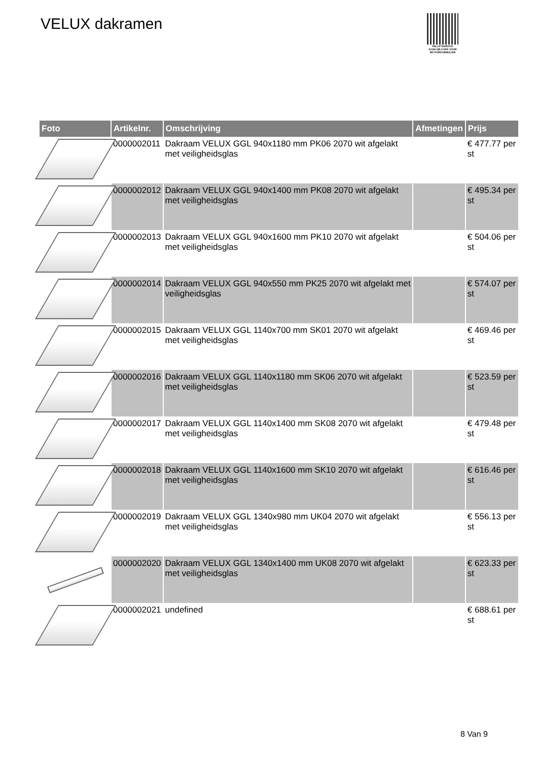VELUX dakramen
PALLETSERVICE
SCAN QR-CODE VOOR RETOURFORMULIER
| Foto | Artikelnr. | Omschrijving | Afmetingen | Prijs |
| --- | --- | --- | --- | --- |
| | 0000002011 | Dakraam VELUX GGL 940x1180 mm PK06 2070 wit afgelakt met veiligheidsglas | | € 477.77 per st |
| | 0000002012 | Dakraam VELUX GGL 940x1400 mm PK08 2070 wit afgelakt met veiligheidsglas | | € 495.34 per st |
| | 0000002013 | Dakraam VELUX GGL 940x1600 mm PK10 2070 wit afgelakt met veiligheidsglas | | € 504.06 per st |
| | 0000002014 | Dakraam VELUX GGL 940x550 mm PK25 2070 wit afgelakt met veiligheidsglas | | € 574.07 per st |
| | 0000002015 | Dakraam VELUX GGL 1140x700 mm SK01 2070 wit afgelakt met veiligheidsglas | | € 469.46 per st |
| | 0000002016 | Dakraam VELUX GGL 1140x1180 mm SK06 2070 wit afgelakt met veiligheidsglas | | € 523.59 per st |
| | 0000002017 | Dakraam VELUX GGL 1140x1400 mm SK08 2070 wit afgelakt met veiligheidsglas | | € 479.48 per st |
| | 0000002018 | Dakraam VELUX GGL 1140x1600 mm SK10 2070 wit afgelakt met veiligheidsglas | | € 616.46 per st |
| | 0000002019 | Dakraam VELUX GGL 1340x980 mm UK04 2070 wit afgelakt met veiligheidsglas | | € 556.13 per st |
| | 0000002020 | Dakraam VELUX GGL 1340x1400 mm UK08 2070 wit afgelakt met veiligheidsglas | | € 623.33 per st |
| | 0000002021 | undefined | | € 688.61 per st |
8 Van 9